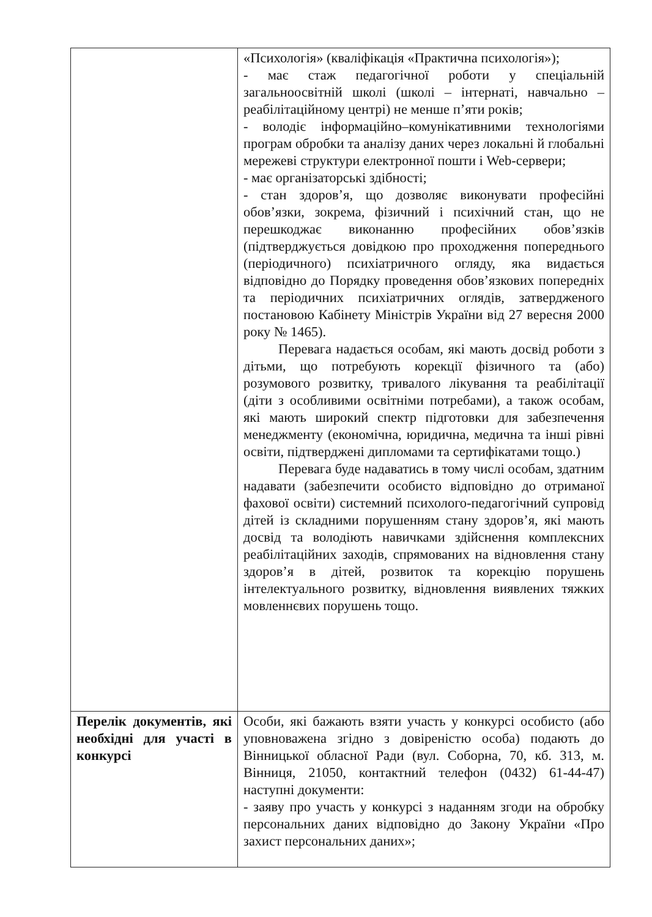| | «Психологія» (кваліфікація «Практична психологія»); - має стаж педагогічної роботи у спеціальній загальноосвітній школі (школі – інтернаті, навчально – реабілітаційному центрі) не менше п’яти років; - володіє інформаційно–комунікативними технологіями програм обробки та аналізу даних через локальні й глобальні мережеві структури електронної пошти і Web-сервери; - має організаторські здібності; - стан здоров’я, що дозволяє виконувати професійні обов’язки, зокрема, фізичний і психічний стан, що не перешкоджає виконанню професійних обов’язків (підтверджується довідкою про проходження попереднього (періодичного) психіатричного огляду, яка видається відповідно до Порядку проведення обов’язкових попередніх та періодичних психіатричних оглядів, затвердженого постановою Кабінету Міністрів України від 27 вересня 2000 року № 1465). Перевага надається особам, які мають досвід роботи з дітьми, що потребують корекції фізичного та (або) розумового розвитку, тривалого лікування та реабілітації (діти з особливими освітніми потребами), а також особам, які мають широкий спектр підготовки для забезпечення менеджменту (економічна, юридична, медична та інші рівні освіти, підтверджені дипломами та сертифікатами тощо.) Перевага буде надаватись в тому числі особам, здатним надавати (забезпечити особисто відповідно до отриманої фахової освіти) системний психолого-педагогічний супровід дітей із складними порушенням стану здоров’я, які мають досвід та володіють навичками здійснення комплексних реабілітаційних заходів, спрямованих на відновлення стану здоров’я в дітей, розвиток та корекцію порушень інтелектуального розвитку, відновлення виявлених тяжких мовленнєвих порушень тощо. |
| Перелік документів, які необхідні для участі в конкурсі | Особи, які бажають взяти участь у конкурсі особисто (або уповноважена згідно з довіреністю особа) подають до Вінницької обласної Ради (вул. Соборна, 70, кб. 313, м. Вінниця, 21050, контактний телефон (0432) 61-44-47) наступні документи: - заяву про участь у конкурсі з наданням згоди на обробку персональних даних відповідно до Закону України «Про захист персональних даних»; |